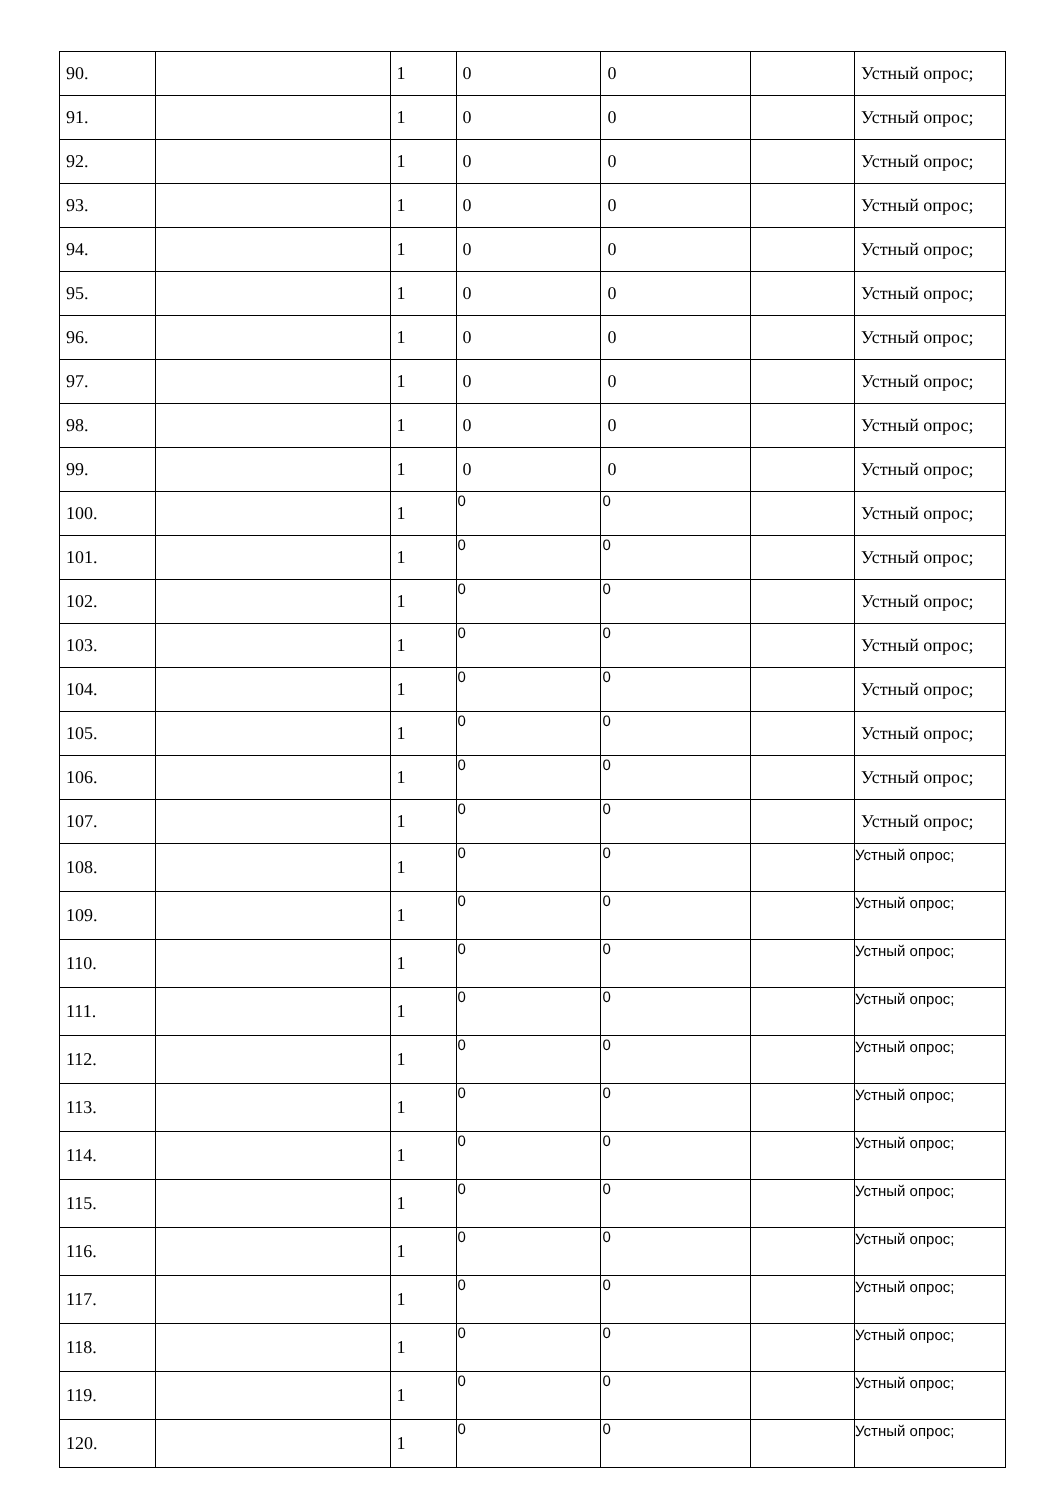| 90. | | 1 | 0 | 0 | | Устный опрос; |
| 91. | | 1 | 0 | 0 | | Устный опрос; |
| 92. | | 1 | 0 | 0 | | Устный опрос; |
| 93. | | 1 | 0 | 0 | | Устный опрос; |
| 94. | | 1 | 0 | 0 | | Устный опрос; |
| 95. | | 1 | 0 | 0 | | Устный опрос; |
| 96. | | 1 | 0 | 0 | | Устный опрос; |
| 97. | | 1 | 0 | 0 | | Устный опрос; |
| 98. | | 1 | 0 | 0 | | Устный опрос; |
| 99. | | 1 | 0 | 0 | | Устный опрос; |
| 100. | | 1 | 0 | 0 | | Устный опрос; |
| 101. | | 1 | 0 | 0 | | Устный опрос; |
| 102. | | 1 | 0 | 0 | | Устный опрос; |
| 103. | | 1 | 0 | 0 | | Устный опрос; |
| 104. | | 1 | 0 | 0 | | Устный опрос; |
| 105. | | 1 | 0 | 0 | | Устный опрос; |
| 106. | | 1 | 0 | 0 | | Устный опрос; |
| 107. | | 1 | 0 | 0 | | Устный опрос; |
| 108. | | 1 | 0 | 0 | | Устный опрос; |
| 109. | | 1 | 0 | 0 | | Устный опрос; |
| 110. | | 1 | 0 | 0 | | Устный опрос; |
| 111. | | 1 | 0 | 0 | | Устный опрос; |
| 112. | | 1 | 0 | 0 | | Устный опрос; |
| 113. | | 1 | 0 | 0 | | Устный опрос; |
| 114. | | 1 | 0 | 0 | | Устный опрос; |
| 115. | | 1 | 0 | 0 | | Устный опрос; |
| 116. | | 1 | 0 | 0 | | Устный опрос; |
| 117. | | 1 | 0 | 0 | | Устный опрос; |
| 118. | | 1 | 0 | 0 | | Устный опрос; |
| 119. | | 1 | 0 | 0 | | Устный опрос; |
| 120. | | 1 | 0 | 0 | | Устный опрос; |